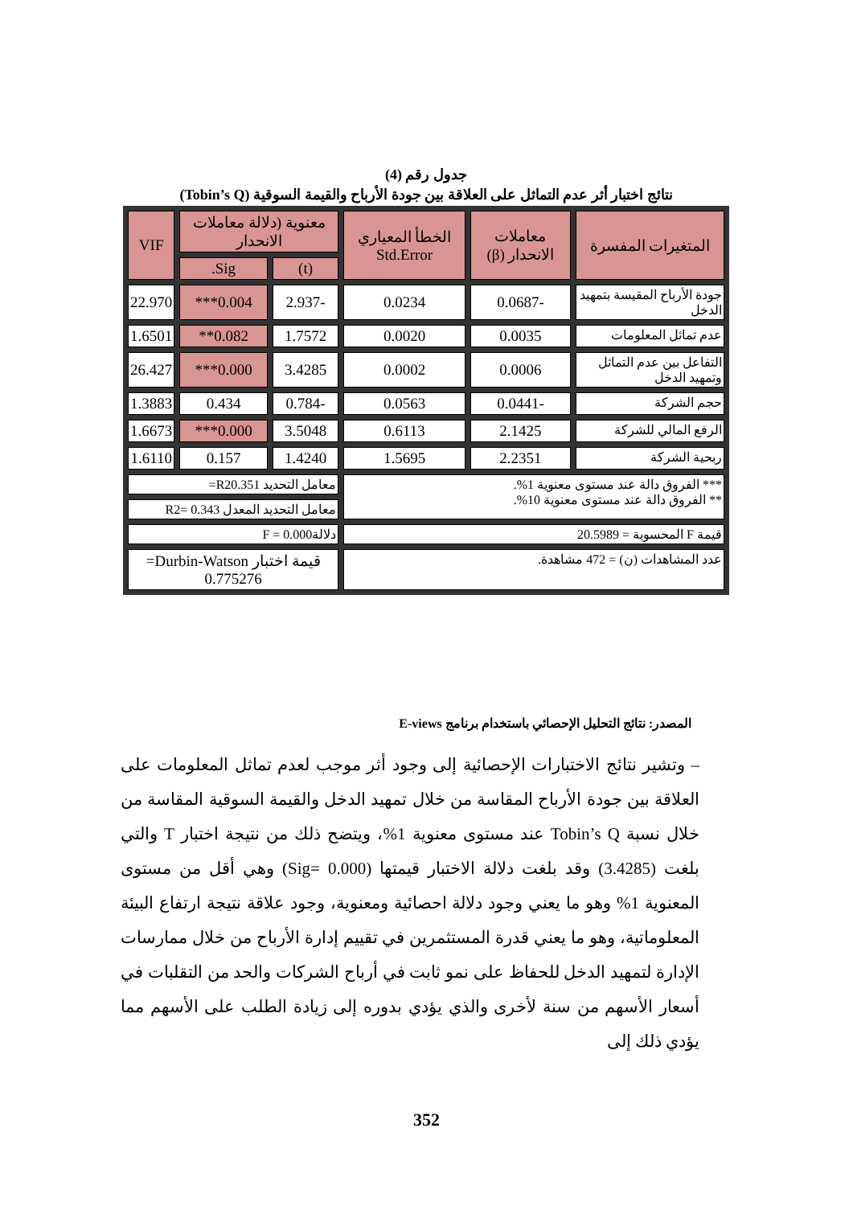جدول رقم (4)
نتائج اختبار أثر عدم التماثل على العلاقة بين جودة الأرباح والقيمة السوقية (Tobin’s Q)
| المتغيرات المفسرة | معاملات الانحدار (β) | الخطأ المعياري Std.Error | معنوية (دلالة معاملات الانحدار | | VIF |
| --- | --- | --- | --- | --- | --- |
| | | | (t) | Sig. | |
| جودة الأرباح المقيسة بتمهيد الدخل | -0.0687 | 0.0234 | -2.937 | 0.004*** | 22.970 |
| عدم تماثل المعلومات | 0.0035 | 0.0020 | 1.7572 | 0.082** | 1.6501 |
| التفاعل بين عدم التماثل وتمهيد الدخل | 0.0006 | 0.0002 | 3.4285 | 0.000*** | 26.427 |
| حجم الشركة | -0.0441 | 0.0563 | -0.784 | 0.434 | 1.3883 |
| الرفع المالي للشركة | 2.1425 | 0.6113 | 3.5048 | 0.000*** | 1.6673 |
| ربحية الشركة | 2.2351 | 1.5695 | 1.4240 | 0.157 | 1.6110 |
| *** الفروق دالة عند مستوى معنوية 1%. ** الفروق دالة عند مستوى معنوية 10%. | | | معامل التحديد R20.351= | | |
| | | | معامل التحديد المعدل R2= 0.343 | | |
| قيمة F المحسوبة = 20.5989 | | | دلالةF = 0.000 | | |
| عدد المشاهدات (ن) = 472 مشاهدة. | | | قيمة اختبار Durbin-Watson= 0.775276 | | |
المصدر: نتائج التحليل الإحصائي باستخدام برنامج E-views
– وتشير نتائج الاختبارات الإحصائية إلى وجود أثر موجب لعدم تماثل المعلومات على العلاقة بين جودة الأرباح المقاسة من خلال تمهيد الدخل والقيمة السوقية المقاسة من خلال نسبة Tobin’s Q عند مستوى معنوية 1%، ويتضح ذلك من نتيجة اختبار T والتي بلغت (3.4285) وقد بلغت دلالة الاختبار قيمتها (0.000 =Sig) وهي أقل من مستوى المعنوية 1% وهو ما يعني وجود دلالة احصائية ومعنوية، وجود علاقة نتيجة ارتفاع البيئة المعلوماتية، وهو ما يعني قدرة المستثمرين في تقييم إدارة الأرباح من خلال ممارسات الإدارة لتمهيد الدخل للحفاظ على نمو ثابت في أرباح الشركات والحد من التقلبات في أسعار الأسهم من سنة لأخرى والذي يؤدي بدوره إلى زيادة الطلب على الأسهم مما يؤدي ذلك إلى
352